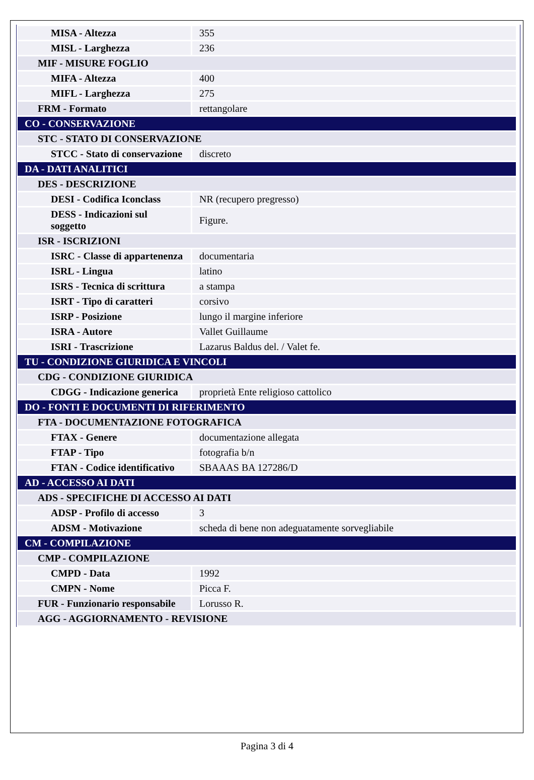| MISA - Altezza | 355 |
| MISL - Larghezza | 236 |
| MIF - MISURE FOGLIO | |
| MIFA - Altezza | 400 |
| MIFL - Larghezza | 275 |
| FRM - Formato | rettangolare |
| CO - CONSERVAZIONE | |
| STC - STATO DI CONSERVAZIONE | |
| STCC - Stato di conservazione | discreto |
| DA - DATI ANALITICI | |
| DES - DESCRIZIONE | |
| DESI - Codifica Iconclass | NR (recupero pregresso) |
| DESS - Indicazioni sul soggetto | Figure. |
| ISR - ISCRIZIONI | |
| ISRC - Classe di appartenenza | documentaria |
| ISRL - Lingua | latino |
| ISRS - Tecnica di scrittura | a stampa |
| ISRT - Tipo di caratteri | corsivo |
| ISRP - Posizione | lungo il margine inferiore |
| ISRA - Autore | Vallet Guillaume |
| ISRI - Trascrizione | Lazarus Baldus del. / Valet fe. |
| TU - CONDIZIONE GIURIDICA E VINCOLI | |
| CDG - CONDIZIONE GIURIDICA | |
| CDGG - Indicazione generica | proprietà Ente religioso cattolico |
| DO - FONTI E DOCUMENTI DI RIFERIMENTO | |
| FTA - DOCUMENTAZIONE FOTOGRAFICA | |
| FTAX - Genere | documentazione allegata |
| FTAP - Tipo | fotografia b/n |
| FTAN - Codice identificativo | SBAAAS BA 127286/D |
| AD - ACCESSO AI DATI | |
| ADS - SPECIFICHE DI ACCESSO AI DATI | |
| ADSP - Profilo di accesso | 3 |
| ADSM - Motivazione | scheda di bene non adeguatamente sorvegliabile |
| CM - COMPILAZIONE | |
| CMP - COMPILAZIONE | |
| CMPD - Data | 1992 |
| CMPN - Nome | Picca F. |
| FUR - Funzionario responsabile | Lorusso R. |
| AGG - AGGIORNAMENTO - REVISIONE | |
Pagina 3 di 4